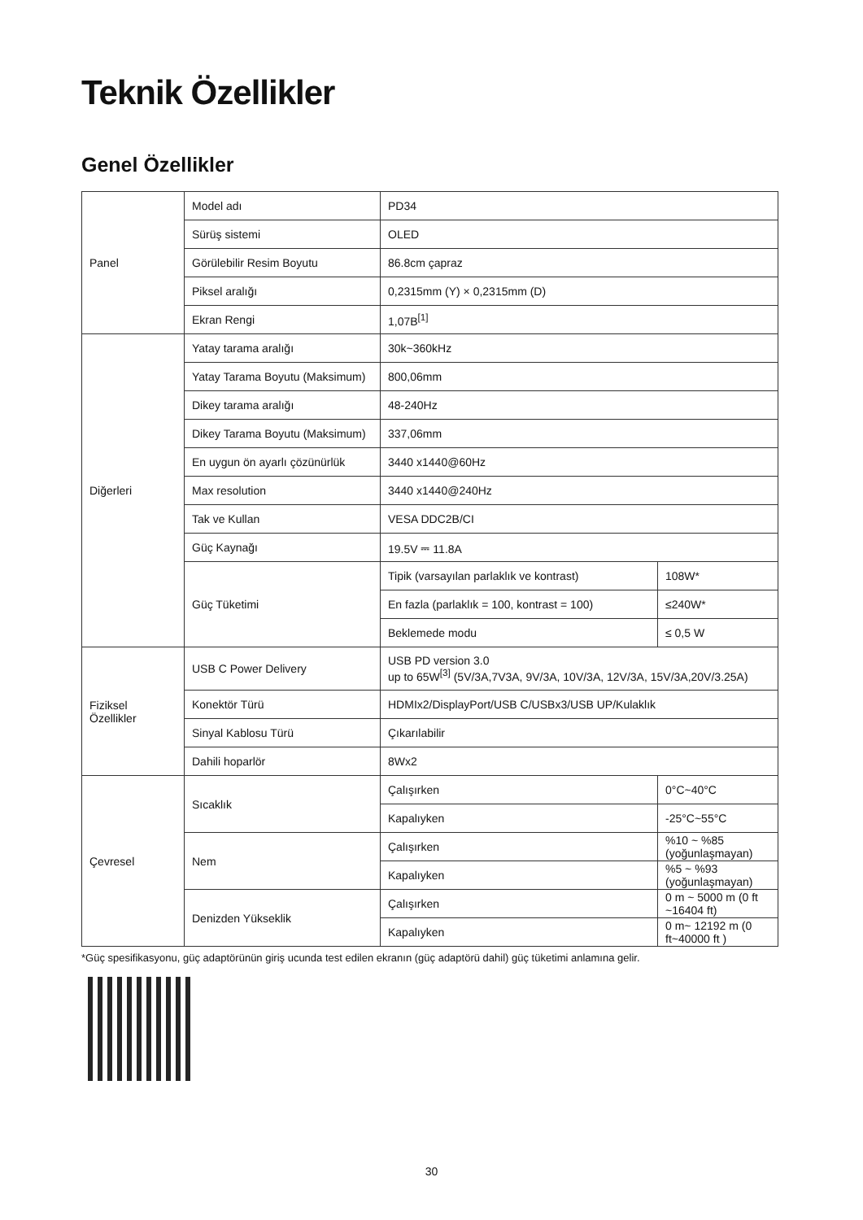Teknik Özellikler
Genel Özellikler
| Panel | Model adı | PD34 | |
| | Sürüş sistemi | OLED | |
| | Görülebilir Resim Boyutu | 86.8cm çapraz | |
| | Piksel aralığı | 0,2315mm (Y) × 0,2315mm (D) | |
| | Ekran Rengi | 1,07B<sup>[1]</sup> | |
| Diğerleri | Yatay tarama aralığı | 30k~360kHz | |
| | Yatay Tarama Boyutu (Maksimum) | 800,06mm | |
| | Dikey tarama aralığı | 48-240Hz | |
| | Dikey Tarama Boyutu (Maksimum) | 337,06mm | |
| | En uygun ön ayarlı çözünürlük | 3440 x1440@60Hz | |
| | Max resolution | 3440 x1440@240Hz | |
| | Tak ve Kullan | VESA DDC2B/CI | |
| | Güç Kaynağı | 19.5V ⎓ 11.8A | |
| | Güç Tüketimi | Tipik (varsayılan parlaklık ve kontrast) | 108W* |
| | | En fazla (parlaklık = 100, kontrast = 100) | ≤240W* |
| | | Beklemede modu | ≤ 0,5 W |
| Fiziksel Özellikler | USB C Power Delivery | USB PD version 3.0 up to 65W<sup>[3]</sup> (5V/3A,7V3A, 9V/3A, 10V/3A, 12V/3A, 15V/3A,20V/3.25A) | |
| | Konektör Türü | HDMIx2/DisplayPort/USB C/USBx3/USB UP/Kulaklık | |
| | Sinyal Kablosu Türü | Çıkarılabilir | |
| | Dahili hoparlör | 8Wx2 | |
| Çevresel | Sıcaklık | Çalışırken | 0°C~40°C |
| | | Kapalıyken | -25°C~55°C |
| | Nem | Çalışırken | %10 ~ %85 (yoğunlaşmayan) |
| | | Kapalıyken | %5 ~ %93 (yoğunlaşmayan) |
| | Denizden Yükseklik | Çalışırken | 0 m ~ 5000 m (0 ft ~16404 ft) |
| | | Kapalıyken | 0 m~ 12192 m (0 ft~40000 ft ) |
*Güç spesifikasyonu, güç adaptörünün giriş ucunda test edilen ekranın (güç adaptörü dahil) güç tüketimi anlamına gelir.
30